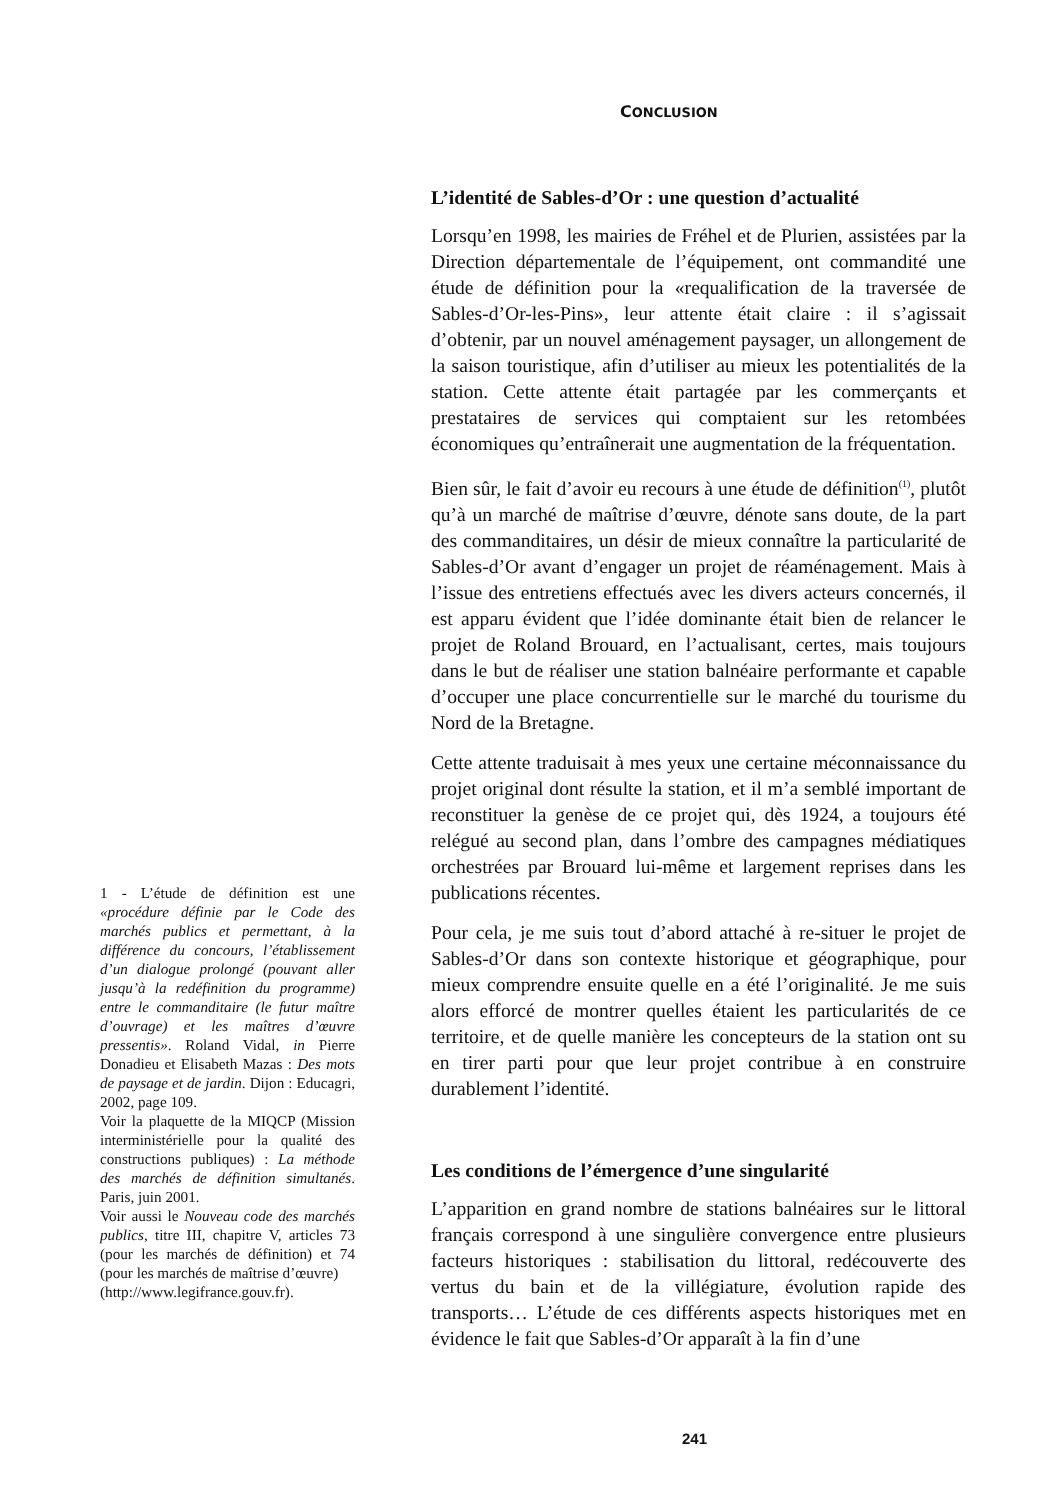CONCLUSION
L’identité de Sables-d’Or : une question d’actualité
Lorsqu’en 1998, les mairies de Fréhel et de Plurien, assistées par la Direction départementale de l’équipement, ont commandité une étude de définition pour la «requalification de la traversée de Sables-d’Or-les-Pins», leur attente était claire : il s’agissait d’obtenir, par un nouvel aménagement paysager, un allongement de la saison touristique, afin d’utiliser au mieux les potentialités de la station. Cette attente était partagée par les commerçants et prestataires de services qui comptaient sur les retombées économiques qu’entraînerait une augmentation de la fréquentation.
Bien sûr, le fait d’avoir eu recours à une étude de définition<sup>(1)</sup>, plutôt qu’à un marché de maîtrise d’œuvre, dénote sans doute, de la part des commanditaires, un désir de mieux connaître la particularité de Sables-d’Or avant d’engager un projet de réaménagement. Mais à l’issue des entretiens effectués avec les divers acteurs concernés, il est apparu évident que l’idée dominante était bien de relancer le projet de Roland Brouard, en l’actualisant, certes, mais toujours dans le but de réaliser une station balnéaire performante et capable d’occuper une place concurrentielle sur le marché du tourisme du Nord de la Bretagne.
Cette attente traduisait à mes yeux une certaine méconnaissance du projet original dont résulte la station, et il m’a semblé important de reconstituer la genèse de ce projet qui, dès 1924, a toujours été relégué au second plan, dans l’ombre des campagnes médiatiques orchestrées par Brouard lui-même et largement reprises dans les publications récentes.
Pour cela, je me suis tout d’abord attaché à re-situer le projet de Sables-d’Or dans son contexte historique et géographique, pour mieux comprendre ensuite quelle en a été l’originalité. Je me suis alors efforcé de montrer quelles étaient les particularités de ce territoire, et de quelle manière les concepteurs de la station ont su en tirer parti pour que leur projet contribue à en construire durablement l’identité.
Les conditions de l’émergence d’une singularité
L’apparition en grand nombre de stations balnéaires sur le littoral français correspond à une singulière convergence entre plusieurs facteurs historiques : stabilisation du littoral, redécouverte des vertus du bain et de la villégiature, évolution rapide des transports… L’étude de ces différents aspects historiques met en évidence le fait que Sables-d’Or apparaît à la fin d’une
1 - L’étude de définition est une «procédure définie par le Code des marchés publics et permettant, à la différence du concours, l’établissement d’un dialogue prolongé (pouvant aller jusqu’à la redéfinition du programme) entre le commanditaire (le futur maître d’ouvrage) et les maîtres d’œuvre pressentis». Roland Vidal, in Pierre Donadieu et Elisabeth Mazas : Des mots de paysage et de jardin. Dijon : Educagri, 2002, page 109.
Voir la plaquette de la MIQCP (Mission interministérielle pour la qualité des constructions publiques) : La méthode des marchés de définition simultanés. Paris, juin 2001.
Voir aussi le Nouveau code des marchés publics, titre III, chapitre V, articles 73 (pour les marchés de définition) et 74 (pour les marchés de maîtrise d’œuvre)
(http://www.legifrance.gouv.fr).
241